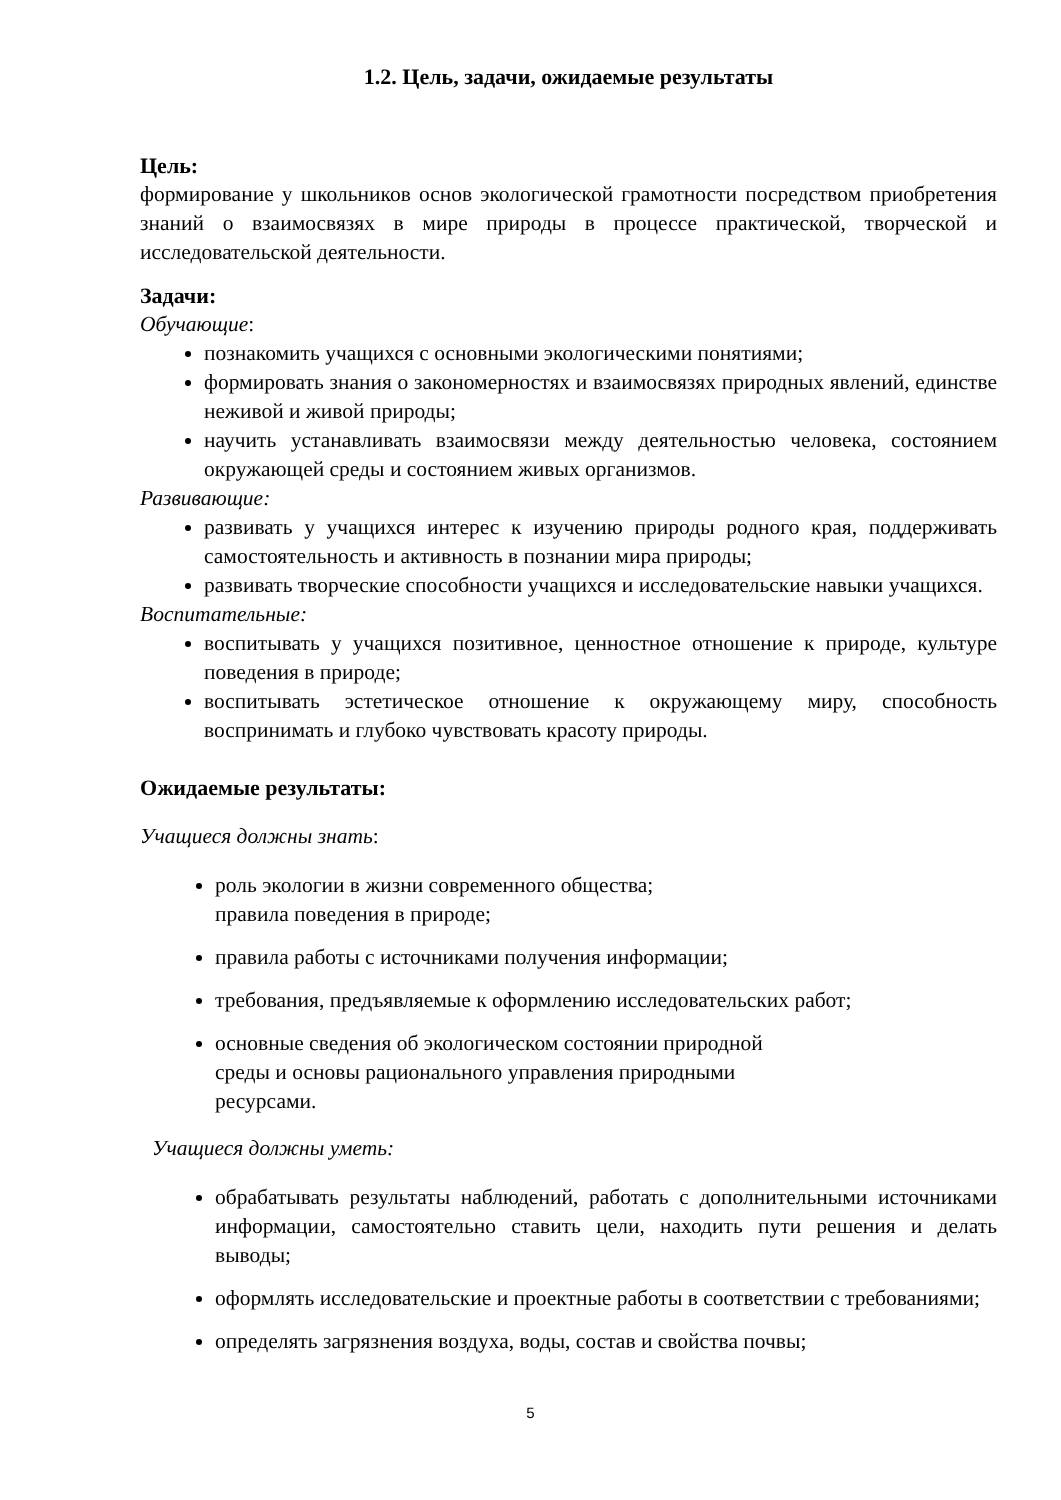1.2. Цель, задачи, ожидаемые результаты
Цель:
формирование у школьников основ экологической грамотности посредством приобретения знаний о взаимосвязях в мире природы в процессе практической, творческой и исследовательской деятельности.
Задачи:
Обучающие:
познакомить учащихся с основными экологическими понятиями;
формировать знания о закономерностях и взаимосвязях природных явлений, единстве неживой и живой природы;
научить устанавливать взаимосвязи между деятельностью человека, состоянием окружающей среды и состоянием живых организмов.
Развивающие:
развивать у учащихся интерес к изучению природы родного края, поддерживать самостоятельность и активность в познании мира природы;
развивать творческие способности учащихся и исследовательские навыки учащихся.
Воспитательные:
воспитывать у учащихся позитивное, ценностное отношение к природе, культуре поведения в природе;
воспитывать эстетическое отношение к окружающему миру, способность воспринимать и глубоко чувствовать красоту природы.
Ожидаемые результаты:
Учащиеся должны знать:
роль экологии в жизни современного общества;
правила поведения в природе;
правила работы с источниками получения информации;
требования, предъявляемые к оформлению исследовательских работ;
основные сведения об экологическом состоянии природной
среды и основы рационального управления природными
ресурсами.
Учащиеся должны уметь:
обрабатывать результаты наблюдений, работать с дополнительными источниками информации, самостоятельно ставить цели, находить пути решения и делать выводы;
оформлять исследовательские и проектные работы в соответствии с требованиями;
определять загрязнения воздуха, воды, состав и свойства почвы;
5